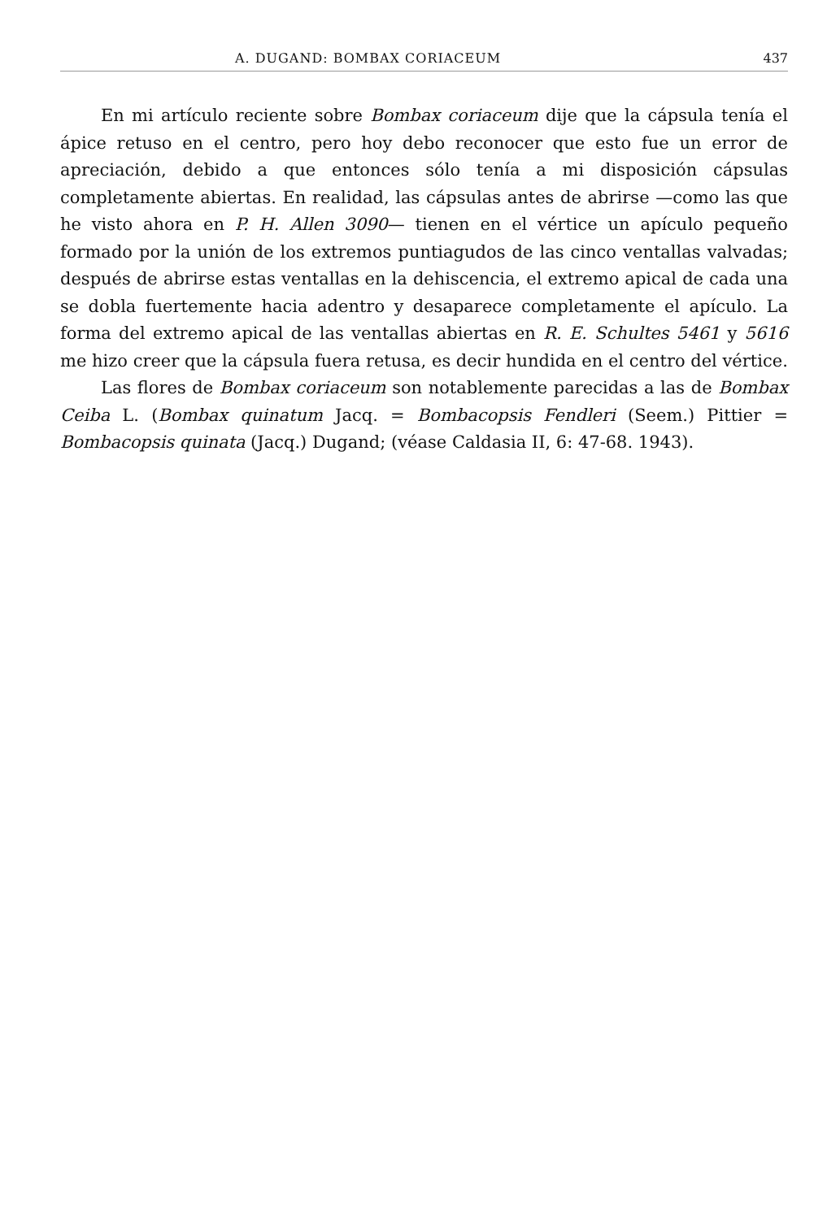A. DUGAND: BOMBAX CORIACEUM 437
En mi artículo reciente sobre Bombax coriaceum dije que la cápsula tenía el ápice retuso en el centro, pero hoy debo reconocer que esto fue un error de apreciación, debido a que entonces sólo tenía a mi disposición cápsulas completamente abiertas. En realidad, las cápsulas antes de abrirse —como las que he visto ahora en P. H. Allen 3090— tienen en el vértice un apículo pequeño formado por la unión de los extremos puntiagudos de las cinco ventallas valvadas; después de abrirse estas ventallas en la dehiscencia, el extremo apical de cada una se dobla fuertemente hacia adentro y desaparece completamente el apículo. La forma del extremo apical de las ventallas abiertas en R. E. Schultes 5461 y 5616 me hizo creer que la cápsula fuera retusa, es decir hundida en el centro del vértice.
Las flores de Bombax coriaceum son notablemente parecidas a las de Bombax Ceiba L. (Bombax quinatum Jacq. = Bombacopsis Fendleri (Seem.) Pittier = Bombacopsis quinata (Jacq.) Dugand; (véase Caldasia II, 6: 47-68. 1943).